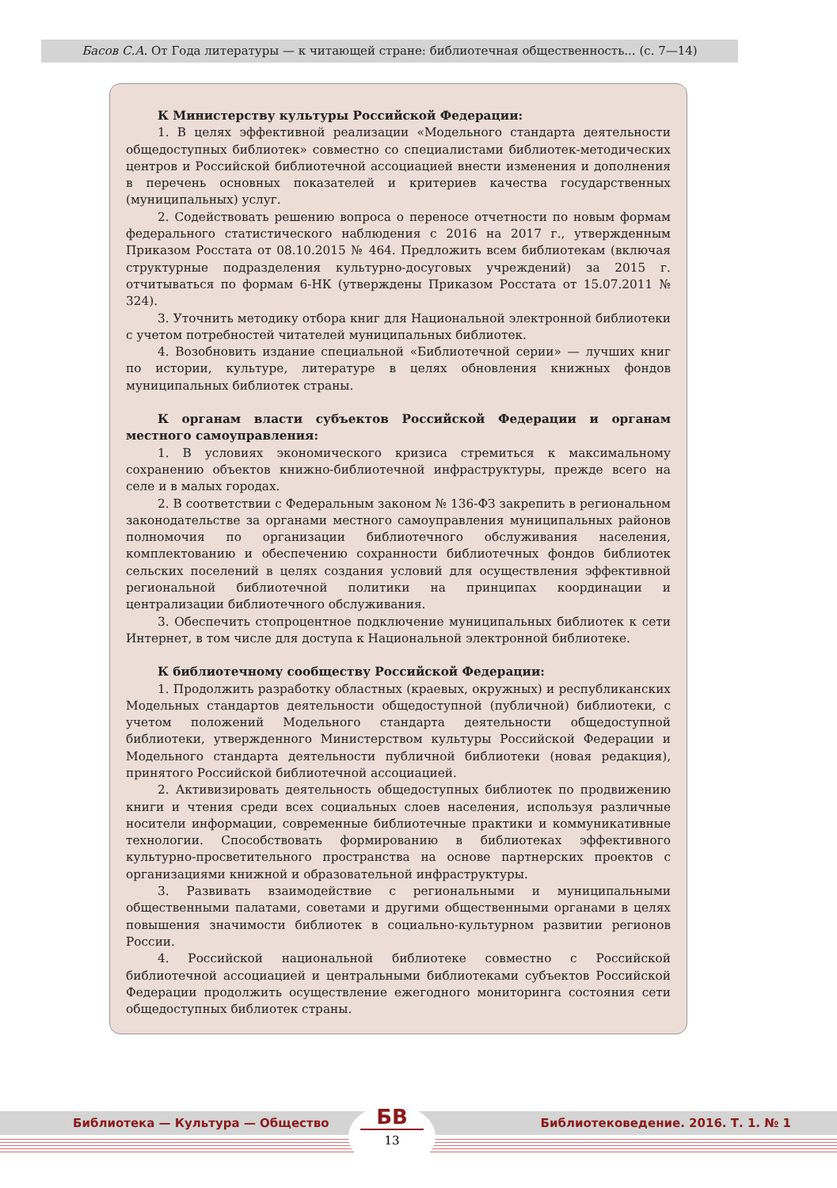Басов С.А. От Года литературы — к читающей стране: библиотечная общественность... (с. 7—14)
К Министерству культуры Российской Федерации:
1. В целях эффективной реализации «Модельного стандарта деятельности общедоступных библиотек» совместно со специалистами библиотек-методических центров и Российской библиотечной ассоциацией внести изменения и дополнения в перечень основных показателей и критериев качества государственных (муниципальных) услуг.
2. Содействовать решению вопроса о переносе отчетности по новым формам федерального статистического наблюдения с 2016 на 2017 г., утвержденным Приказом Росстата от 08.10.2015 № 464. Предложить всем библиотекам (включая структурные подразделения культурно-досуговых учреждений) за 2015 г. отчитываться по формам 6-НК (утверждены Приказом Росстата от 15.07.2011 № 324).
3. Уточнить методику отбора книг для Национальной электронной библиотеки с учетом потребностей читателей муниципальных библиотек.
4. Возобновить издание специальной «Библиотечной серии» — лучших книг по истории, культуре, литературе в целях обновления книжных фондов муниципальных библиотек страны.
К органам власти субъектов Российской Федерации и органам местного самоуправления:
1. В условиях экономического кризиса стремиться к максимальному сохранению объектов книжно-библиотечной инфраструктуры, прежде всего на селе и в малых городах.
2. В соответствии с Федеральным законом № 136-ФЗ закрепить в региональном законодательстве за органами местного самоуправления муниципальных районов полномочия по организации библиотечного обслуживания населения, комплектованию и обеспечению сохранности библиотечных фондов библиотек сельских поселений в целях создания условий для осуществления эффективной региональной библиотечной политики на принципах координации и централизации библиотечного обслуживания.
3. Обеспечить стопроцентное подключение муниципальных библиотек к сети Интернет, в том числе для доступа к Национальной электронной библиотеке.
К библиотечному сообществу Российской Федерации:
1. Продолжить разработку областных (краевых, окружных) и республиканских Модельных стандартов деятельности общедоступной (публичной) библиотеки, с учетом положений Модельного стандарта деятельности общедоступной библиотеки, утвержденного Министерством культуры Российской Федерации и Модельного стандарта деятельности публичной библиотеки (новая редакция), принятого Российской библиотечной ассоциацией.
2. Активизировать деятельность общедоступных библиотек по продвижению книги и чтения среди всех социальных слоев населения, используя различные носители информации, современные библиотечные практики и коммуникативные технологии. Способствовать формированию в библиотеках эффективного культурно-просветительного пространства на основе партнерских проектов с организациями книжной и образовательной инфраструктуры.
3. Развивать взаимодействие с региональными и муниципальными общественными палатами, советами и другими общественными органами в целях повышения значимости библиотек в социально-культурном развитии регионов России.
4. Российской национальной библиотеке совместно с Российской библиотечной ассоциацией и центральными библиотеками субъектов Российской Федерации продолжить осуществление ежегодного мониторинга состояния сети общедоступных библиотек страны.
Библиотека — Культура — Общество Библиотековедение. 2016. Т. 1. № 1
БВ
13